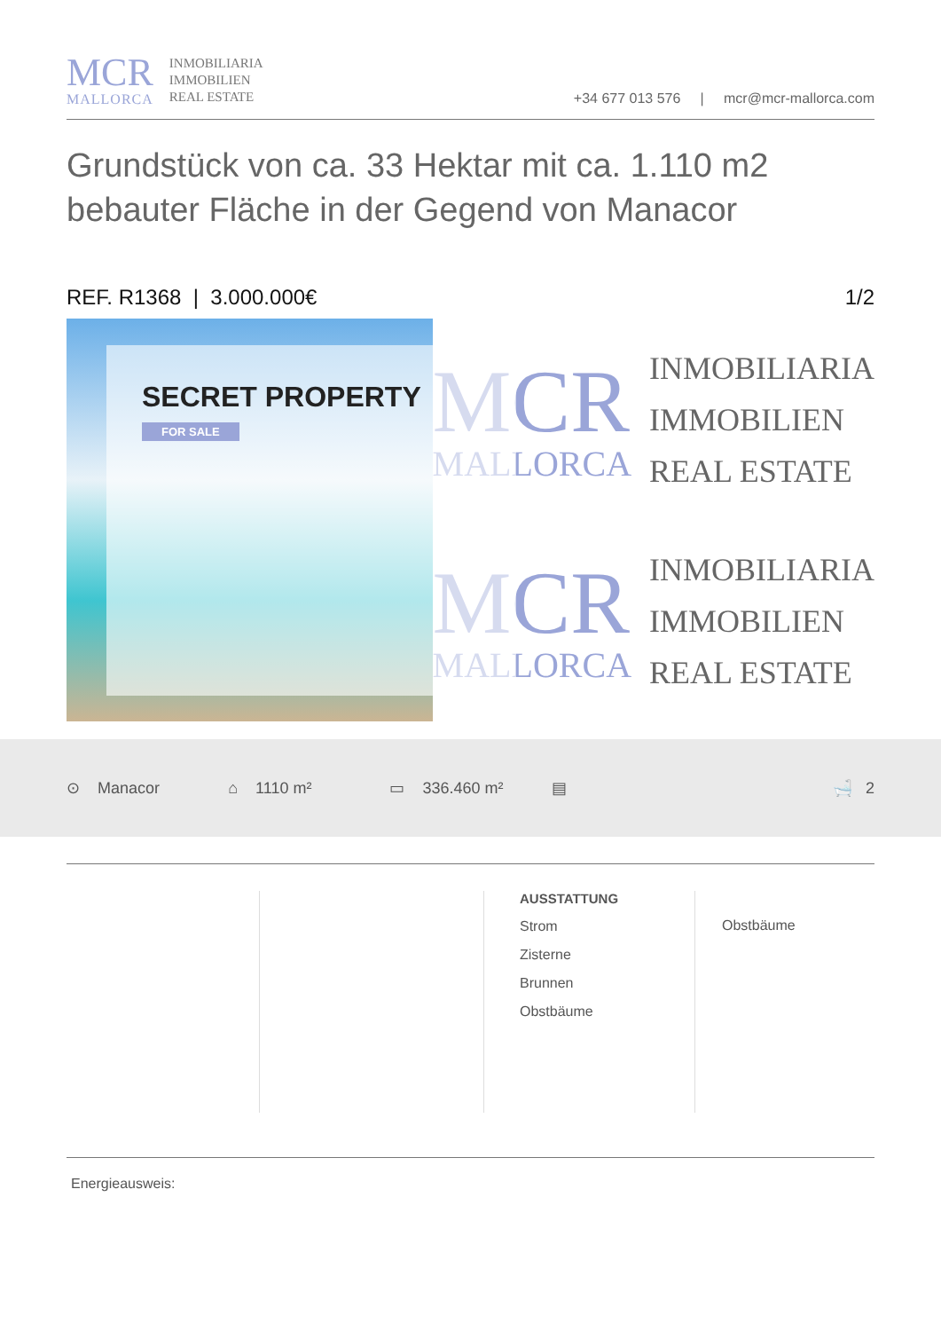MCR
MALLORCA
INMOBILIARIA
IMMOBILIEN
REAL ESTATE
+34 677 013 576 | mcr@mcr-mallorca.com
Grundstück von ca. 33 Hektar mit ca. 1.110 m2 bebauter Fläche in der Gegend von Manacor
REF. R1368 | 3.000.000€ 1/2
SECRET PROPERTY
FOR SALE
MCR
MALLORCA
INMOBILIARIA
IMMOBILIEN
REAL ESTATE
MCR
MALLORCA
INMOBILIARIA
IMMOBILIEN
REAL ESTATE
⊙ Manacor ⌂ 1110 m² ▭ 336.460 m² ▤ 🛁 2
AUSSTATTUNG
Strom
Zisterne
Brunnen
Obstbäume
Obstbäume
Energieausweis: